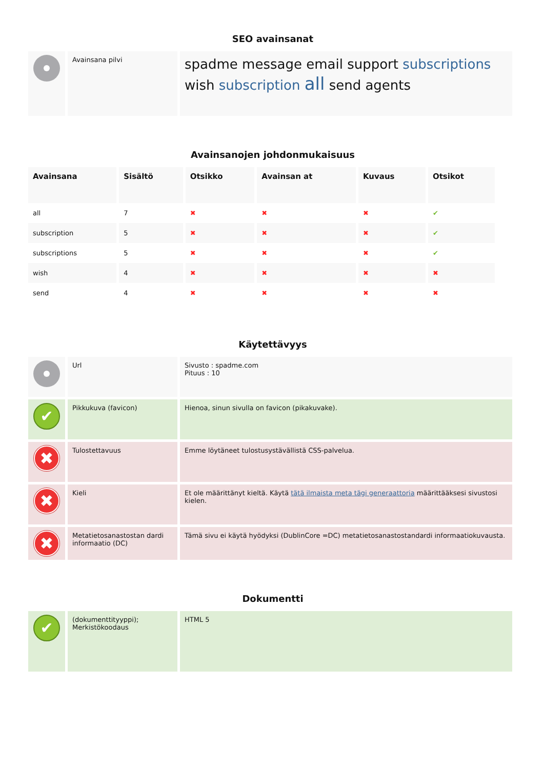SEO avainsanat
| | Avainsana pilvi | spadme message email support subscriptions wish subscription all send agents |
Avainsanojen johdonmukaisuus
| Avainsana | Sisältö | Otsikko | Avainsan at | Kuvaus | Otsikot |
| --- | --- | --- | --- | --- | --- |
| all | 7 | ✖ | ✖ | ✖ | ✔ |
| subscription | 5 | ✖ | ✖ | ✖ | ✔ |
| subscriptions | 5 | ✖ | ✖ | ✖ | ✔ |
| wish | 4 | ✖ | ✖ | ✖ | ✖ |
| send | 4 | ✖ | ✖ | ✖ | ✖ |
Käytettävyys
| | Url | Sivusto : spadme.com Pituus : 10 |
| ✔ | Pikkukuva (favicon) | Hienoa, sinun sivulla on favicon (pikakuvake). |
| ✖ | Tulostettavuus | Emme löytäneet tulostusystävällistä CSS-palvelua. |
| ✖ | Kieli | Et ole määrittänyt kieltä. Käytä tätä ilmaista meta tägi generaattoria määrittääksesi sivustosi kielen. |
| ✖ | Metatietosanastostan dardi informaatio (DC) | Tämä sivu ei käytä hyödyksi (DublinCore =DC) metatietosanastostandardi informaatiokuvausta. |
Dokumentti
| ✔ | (dokumenttityyppi); Merkistökoodaus | HTML 5 |